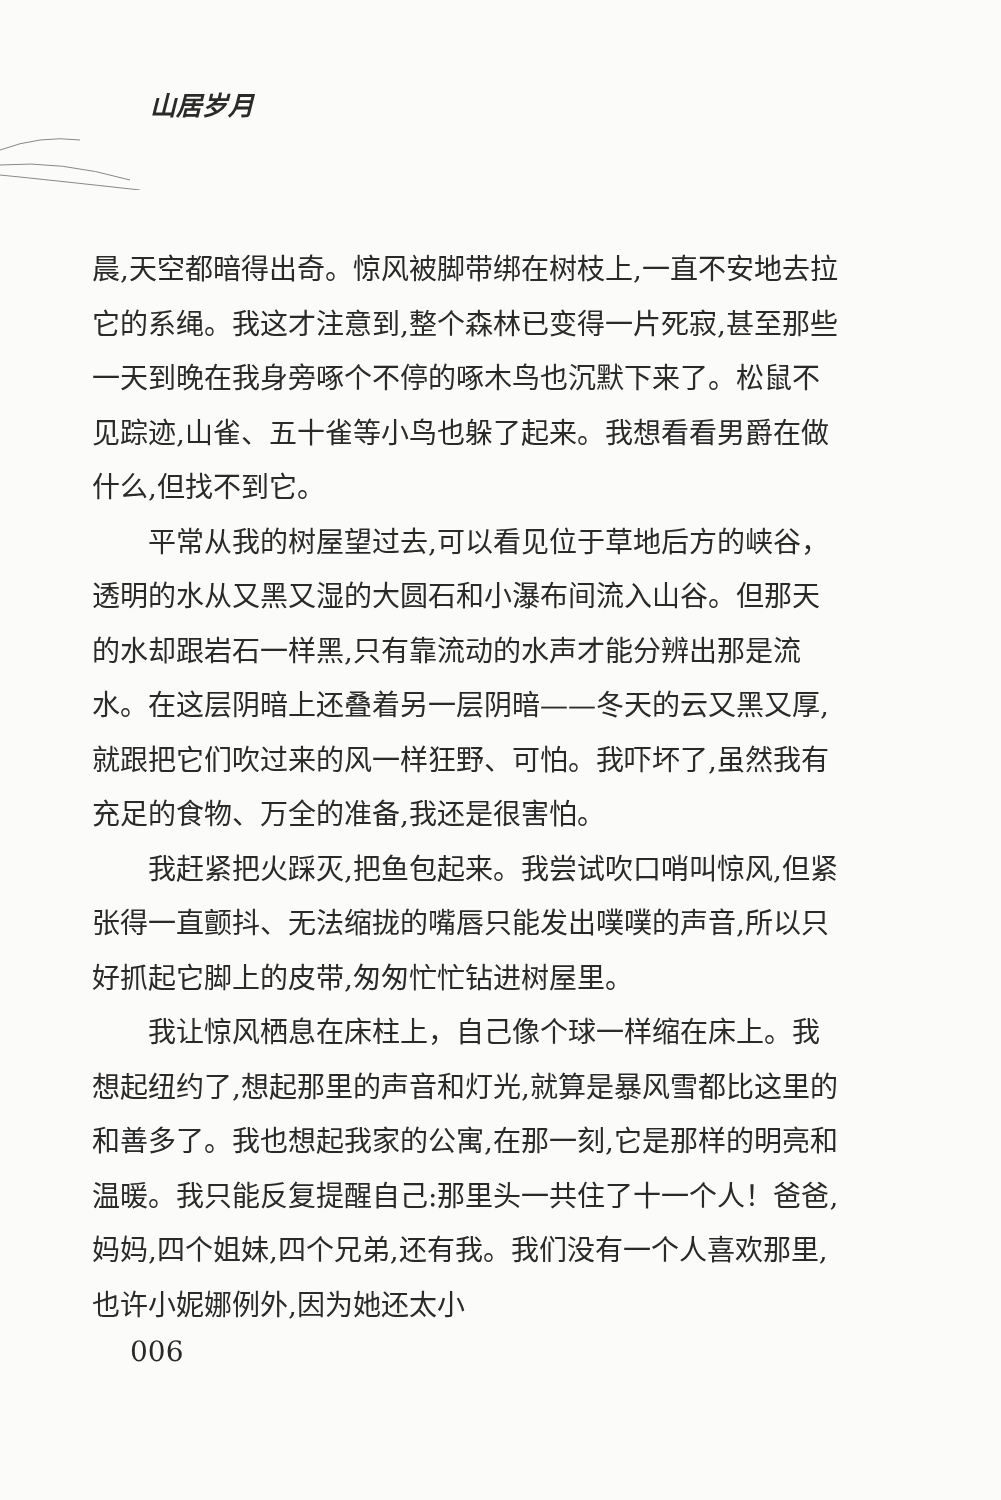山居岁月
晨,天空都暗得出奇。惊风被脚带绑在树枝上,一直不安地去拉它的系绳。我这才注意到,整个森林已变得一片死寂,甚至那些一天到晚在我身旁啄个不停的啄木鸟也沉默下来了。松鼠不见踪迹,山雀、五十雀等小鸟也躲了起来。我想看看男爵在做什么,但找不到它。
平常从我的树屋望过去,可以看见位于草地后方的峡谷，透明的水从又黑又湿的大圆石和小瀑布间流入山谷。但那天的水却跟岩石一样黑,只有靠流动的水声才能分辨出那是流水。在这层阴暗上还叠着另一层阴暗——冬天的云又黑又厚,就跟把它们吹过来的风一样狂野、可怕。我吓坏了,虽然我有充足的食物、万全的准备,我还是很害怕。
我赶紧把火踩灭,把鱼包起来。我尝试吹口哨叫惊风,但紧张得一直颤抖、无法缩拢的嘴唇只能发出噗噗的声音,所以只好抓起它脚上的皮带,匆匆忙忙钻进树屋里。
我让惊风栖息在床柱上，自己像个球一样缩在床上。我想起纽约了,想起那里的声音和灯光,就算是暴风雪都比这里的和善多了。我也想起我家的公寓,在那一刻,它是那样的明亮和温暖。我只能反复提醒自己:那里头一共住了十一个人！爸爸,妈妈,四个姐妹,四个兄弟,还有我。我们没有一个人喜欢那里,也许小妮娜例外,因为她还太小
006